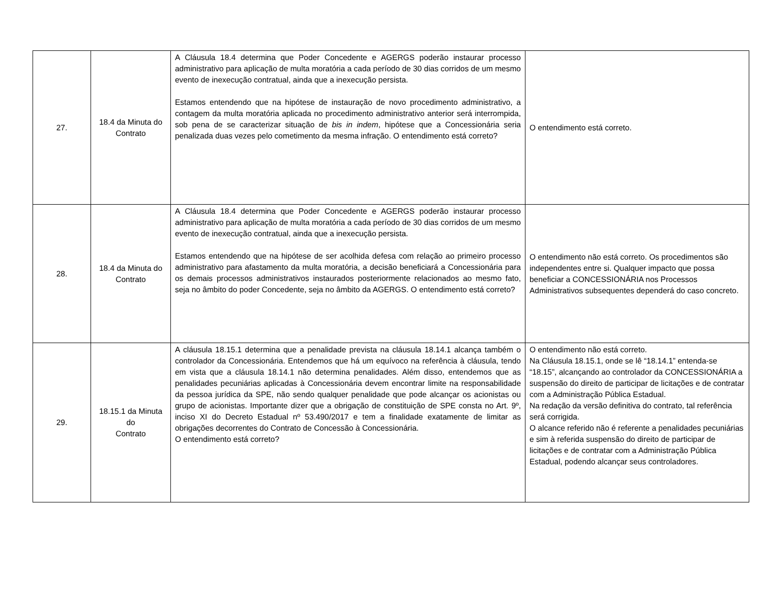| 27. | 18.4 da Minuta do Contrato | A Cláusula 18.4 determina que Poder Concedente e AGERGS poderão instaurar processo administrativo para aplicação de multa moratória a cada período de 30 dias corridos de um mesmo evento de inexecução contratual, ainda que a inexecução persista. Estamos entendendo que na hipótese de instauração de novo procedimento administrativo, a contagem da multa moratória aplicada no procedimento administrativo anterior será interrompida, sob pena de se caracterizar situação de bis in indem , hipótese que a Concessionária seria penalizada duas vezes pelo cometimento da mesma infração. O entendimento está correto? | O entendimento está correto. |
| 28. | 18.4 da Minuta do Contrato | A Cláusula 18.4 determina que Poder Concedente e AGERGS poderão instaurar processo administrativo para aplicação de multa moratória a cada período de 30 dias corridos de um mesmo evento de inexecução contratual, ainda que a inexecução persista. Estamos entendendo que na hipótese de ser acolhida defesa com relação ao primeiro processo administrativo para afastamento da multa moratória, a decisão beneficiará a Concessionária para os demais processos administrativos instaurados posteriormente relacionados ao mesmo fato, seja no âmbito do poder Concedente, seja no âmbito da AGERGS. O entendimento está correto? | O entendimento não está correto. Os procedimentos são independentes entre si. Qualquer impacto que possa beneficiar a CONCESSIONÁRIA nos Processos Administrativos subsequentes dependerá do caso concreto. |
| 29. | 18.15.1 da Minuta do Contrato | A cláusula 18.15.1 determina que a penalidade prevista na cláusula 18.14.1 alcança também o controlador da Concessionária. Entendemos que há um equívoco na referência à cláusula, tendo em vista que a cláusula 18.14.1 não determina penalidades. Além disso, entendemos que as penalidades pecuniárias aplicadas à Concessionária devem encontrar limite na responsabilidade da pessoa jurídica da SPE, não sendo qualquer penalidade que pode alcançar os acionistas ou grupo de acionistas. Importante dizer que a obrigação de constituição de SPE consta no Art. 9º, inciso XI do Decreto Estadual nº 53.490/2017 e tem a finalidade exatamente de limitar as obrigações decorrentes do Contrato de Concessão à Concessionária. O entendimento está correto? | O entendimento não está correto. Na Cláusula 18.15.1, onde se lê “18.14.1” entenda-se “18.15”, alcançando ao controlador da CONCESSIONÁRIA a suspensão do direito de participar de licitações e de contratar com a Administração Pública Estadual. Na redação da versão definitiva do contrato, tal referência será corrigida. O alcance referido não é referente a penalidades pecuniárias e sim à referida suspensão do direito de participar de licitações e de contratar com a Administração Pública Estadual, podendo alcançar seus controladores. |